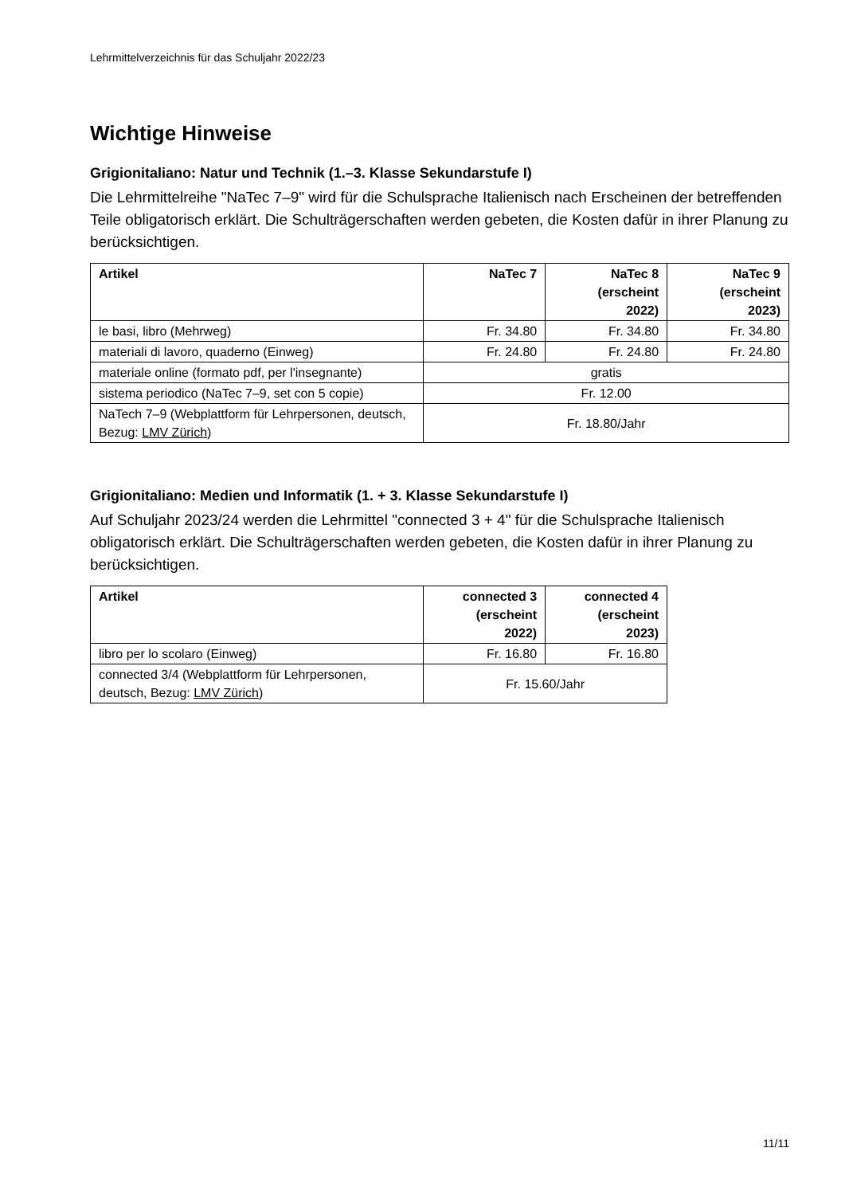Lehrmittelverzeichnis für das Schuljahr 2022/23
Wichtige Hinweise
Grigionitaliano: Natur und Technik (1.–3. Klasse Sekundarstufe I)
Die Lehrmittelreihe "NaTec 7–9" wird für die Schulsprache Italienisch nach Erscheinen der betreffenden Teile obligatorisch erklärt. Die Schulträgerschaften werden gebeten, die Kosten dafür in ihrer Planung zu berücksichtigen.
| Artikel | NaTec 7 | NaTec 8 (erscheint 2022) | NaTec 9 (erscheint 2023) |
| --- | --- | --- | --- |
| le basi, libro (Mehrweg) | Fr. 34.80 | Fr. 34.80 | Fr. 34.80 |
| materiali di lavoro, quaderno (Einweg) | Fr. 24.80 | Fr. 24.80 | Fr. 24.80 |
| materiale online (formato pdf, per l'insegnante) | gratis | | |
| sistema periodico (NaTec 7–9, set con 5 copie) | Fr. 12.00 | | |
| NaTech 7–9 (Webplattform für Lehrpersonen, deutsch, Bezug: LMV Zürich ) | Fr. 18.80/Jahr | | |
Grigionitaliano: Medien und Informatik (1. + 3. Klasse Sekundarstufe I)
Auf Schuljahr 2023/24 werden die Lehrmittel "connected 3 + 4" für die Schulsprache Italienisch obligatorisch erklärt. Die Schulträgerschaften werden gebeten, die Kosten dafür in ihrer Planung zu berücksichtigen.
| Artikel | connected 3 (erscheint 2022) | connected 4 (erscheint 2023) |
| --- | --- | --- |
| libro per lo scolaro (Einweg) | Fr. 16.80 | Fr. 16.80 |
| connected 3/4 (Webplattform für Lehrpersonen, deutsch, Bezug: LMV Zürich ) | Fr. 15.60/Jahr | |
11/11